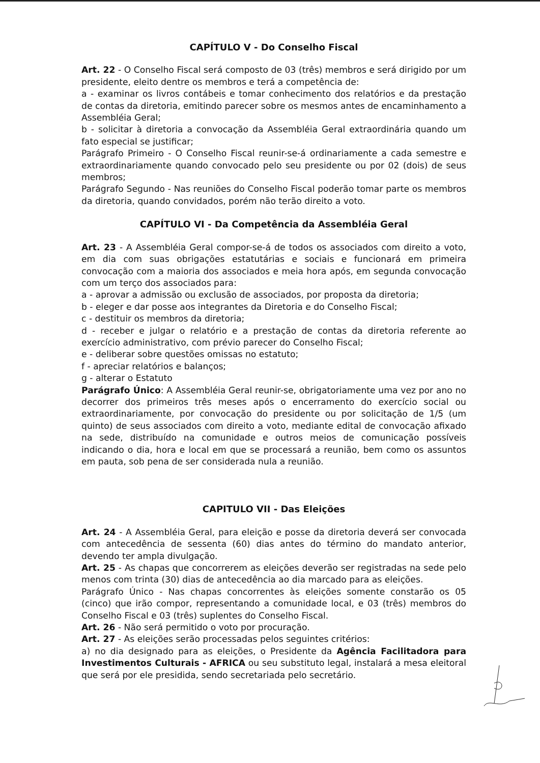CAPÍTULO V - Do Conselho Fiscal
Art. 22 - O Conselho Fiscal será composto de 03 (três) membros e será dirigido por um presidente, eleito dentre os membros e terá a competência de:
a - examinar os livros contábeis e tomar conhecimento dos relatórios e da prestação de contas da diretoria, emitindo parecer sobre os mesmos antes de encaminhamento a Assembléia Geral;
b - solicitar à diretoria a convocação da Assembléia Geral extraordinária quando um fato especial se justificar;
Parágrafo Primeiro - O Conselho Fiscal reunir-se-á ordinariamente a cada semestre e extraordinariamente quando convocado pelo seu presidente ou por 02 (dois) de seus membros;
Parágrafo Segundo - Nas reuniões do Conselho Fiscal poderão tomar parte os membros da diretoria, quando convidados, porém não terão direito a voto.
CAPÍTULO VI - Da Competência da Assembléia Geral
Art. 23 - A Assembléia Geral compor-se-á de todos os associados com direito a voto, em dia com suas obrigações estatutárias e sociais e funcionará em primeira convocação com a maioria dos associados e meia hora após, em segunda convocação com um terço dos associados para:
a - aprovar a admissão ou exclusão de associados, por proposta da diretoria;
b - eleger e dar posse aos integrantes da Diretoria e do Conselho Fiscal;
c - destituir os membros da diretoria;
d - receber e julgar o relatório e a prestação de contas da diretoria referente ao exercício administrativo, com prévio parecer do Conselho Fiscal;
e - deliberar sobre questões omissas no estatuto;
f - apreciar relatórios e balanços;
g - alterar o Estatuto
Parágrafo Único: A Assembléia Geral reunir-se, obrigatoriamente uma vez por ano no decorrer dos primeiros três meses após o encerramento do exercício social ou extraordinariamente, por convocação do presidente ou por solicitação de 1/5 (um quinto) de seus associados com direito a voto, mediante edital de convocação afixado na sede, distribuído na comunidade e outros meios de comunicação possíveis indicando o dia, hora e local em que se processará a reunião, bem como os assuntos em pauta, sob pena de ser considerada nula a reunião.
CAPITULO VII - Das Eleições
Art. 24 - A Assembléia Geral, para eleição e posse da diretoria deverá ser convocada com antecedência de sessenta (60) dias antes do término do mandato anterior, devendo ter ampla divulgação.
Art. 25 - As chapas que concorrerem as eleições deverão ser registradas na sede pelo menos com trinta (30) dias de antecedência ao dia marcado para as eleições.
Parágrafo Único - Nas chapas concorrentes às eleições somente constarão os 05 (cinco) que irão compor, representando a comunidade local, e 03 (três) membros do Conselho Fiscal e 03 (três) suplentes do Conselho Fiscal.
Art. 26 - Não será permitido o voto por procuração.
Art. 27 - As eleições serão processadas pelos seguintes critérios:
a) no dia designado para as eleições, o Presidente da Agência Facilitadora para Investimentos Culturais - AFRICA ou seu substituto legal, instalará a mesa eleitoral que será por ele presidida, sendo secretariada pelo secretário.